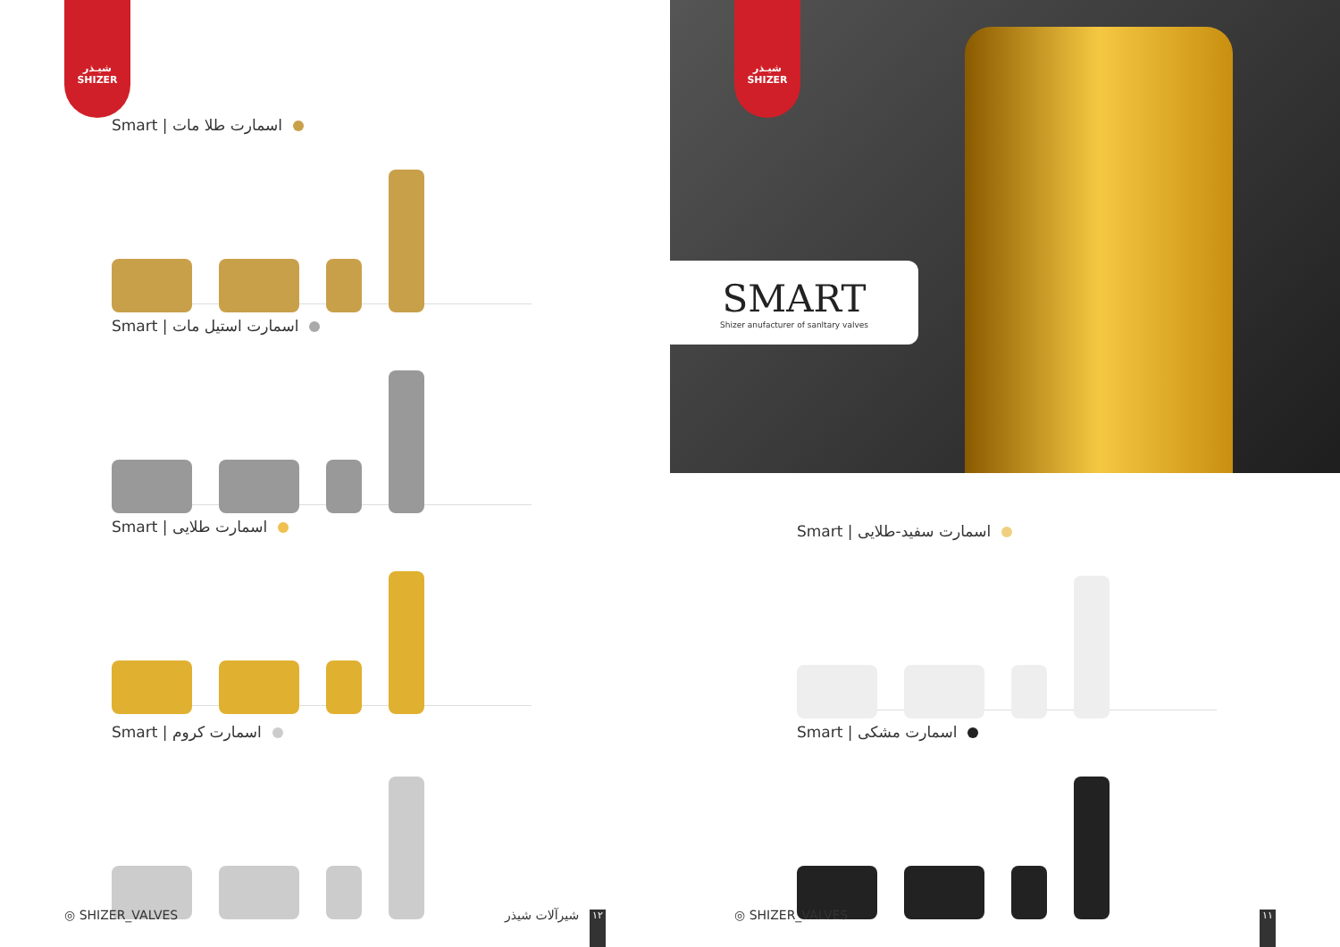شیـذر
SHIZER
Smart | اسمارت طلا مات
Smart | اسمارت استیل مات
Smart | اسمارت طلایی
Smart | اسمارت کروم
◎ SHIZER_VALVES شیرآلات شیذر
۱۲
شیـذر
SHIZER
SMART
Shizer anufacturer of sanltary valves
Smart | اسمارت سفید-طلایی
Smart | اسمارت مشکی
◎ SHIZER_VALVES
۱۱